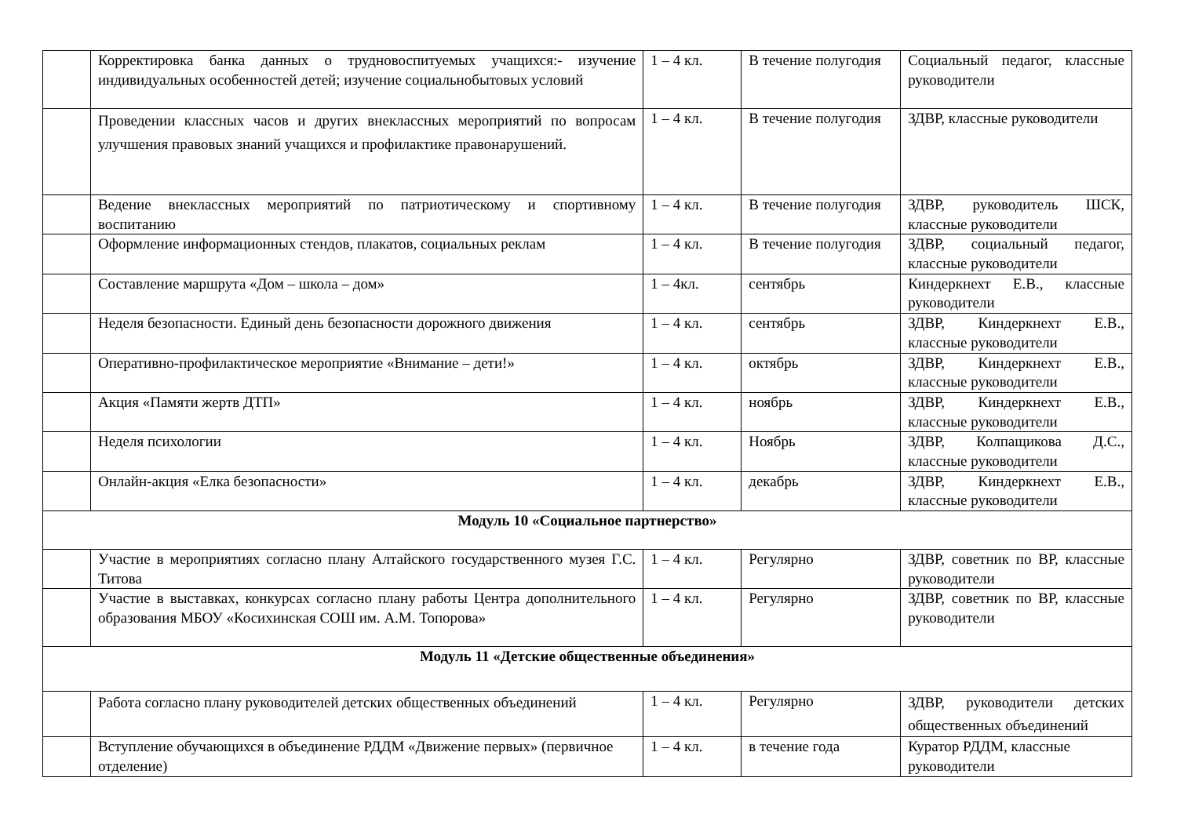| | Корректировка банка данных о трудновоспитуемых учащихся:- изучение индивидуальных особенностей детей; изучение социальнобытовых условий | 1 – 4 кл. | В течение полугодия | Социальный педагог, классные руководители |
| | Проведении классных часов и других внеклассных мероприятий по вопросам улучшения правовых знаний учащихся и профилактике правонарушений. | 1 – 4 кл. | В течение полугодия | ЗДВР, классные руководители |
| | Ведение внеклассных мероприятий по патриотическому и спортивному воспитанию | 1 – 4 кл. | В течение полугодия | ЗДВР, руководитель ШСК, классные руководители |
| | Оформление информационных стендов, плакатов, социальных реклам | 1 – 4 кл. | В течение полугодия | ЗДВР, социальный педагог, классные руководители |
| | Составление маршрута «Дом – школа – дом» | 1 – 4кл. | сентябрь | Киндеркнехт Е.В., классные руководители |
| | Неделя безопасности. Единый день безопасности дорожного движения | 1 – 4 кл. | сентябрь | ЗДВР, Киндеркнехт Е.В., классные руководители |
| | Оперативно-профилактическое мероприятие «Внимание – дети!» | 1 – 4 кл. | октябрь | ЗДВР, Киндеркнехт Е.В., классные руководители |
| | Акция «Памяти жертв ДТП» | 1 – 4 кл. | ноябрь | ЗДВР, Киндеркнехт Е.В., классные руководители |
| | Неделя психологии | 1 – 4 кл. | Ноябрь | ЗДВР, Колпащикова Д.С., классные руководители |
| | Онлайн-акция «Елка безопасности» | 1 – 4 кл. | декабрь | ЗДВР, Киндеркнехт Е.В., классные руководители |
| Модуль 10 «Социальное партнерство» | | | | |
| | Участие в мероприятиях согласно плану Алтайского государственного музея Г.С. Титова | 1 – 4 кл. | Регулярно | ЗДВР, советник по ВР, классные руководители |
| | Участие в выставках, конкурсах согласно плану работы Центра дополнительного образования МБОУ «Косихинская СОШ им. А.М. Топорова» | 1 – 4 кл. | Регулярно | ЗДВР, советник по ВР, классные руководители |
| Модуль 11 «Детские общественные объединения» | | | | |
| | Работа согласно плану руководителей детских общественных объединений | 1 – 4 кл. | Регулярно | ЗДВР, руководители детских общественных объединений |
| | Вступление обучающихся в объединение РДДМ «Движение первых» (первичное отделение) | 1 – 4 кл. | в течение года | Куратор РДДМ, классные руководители |